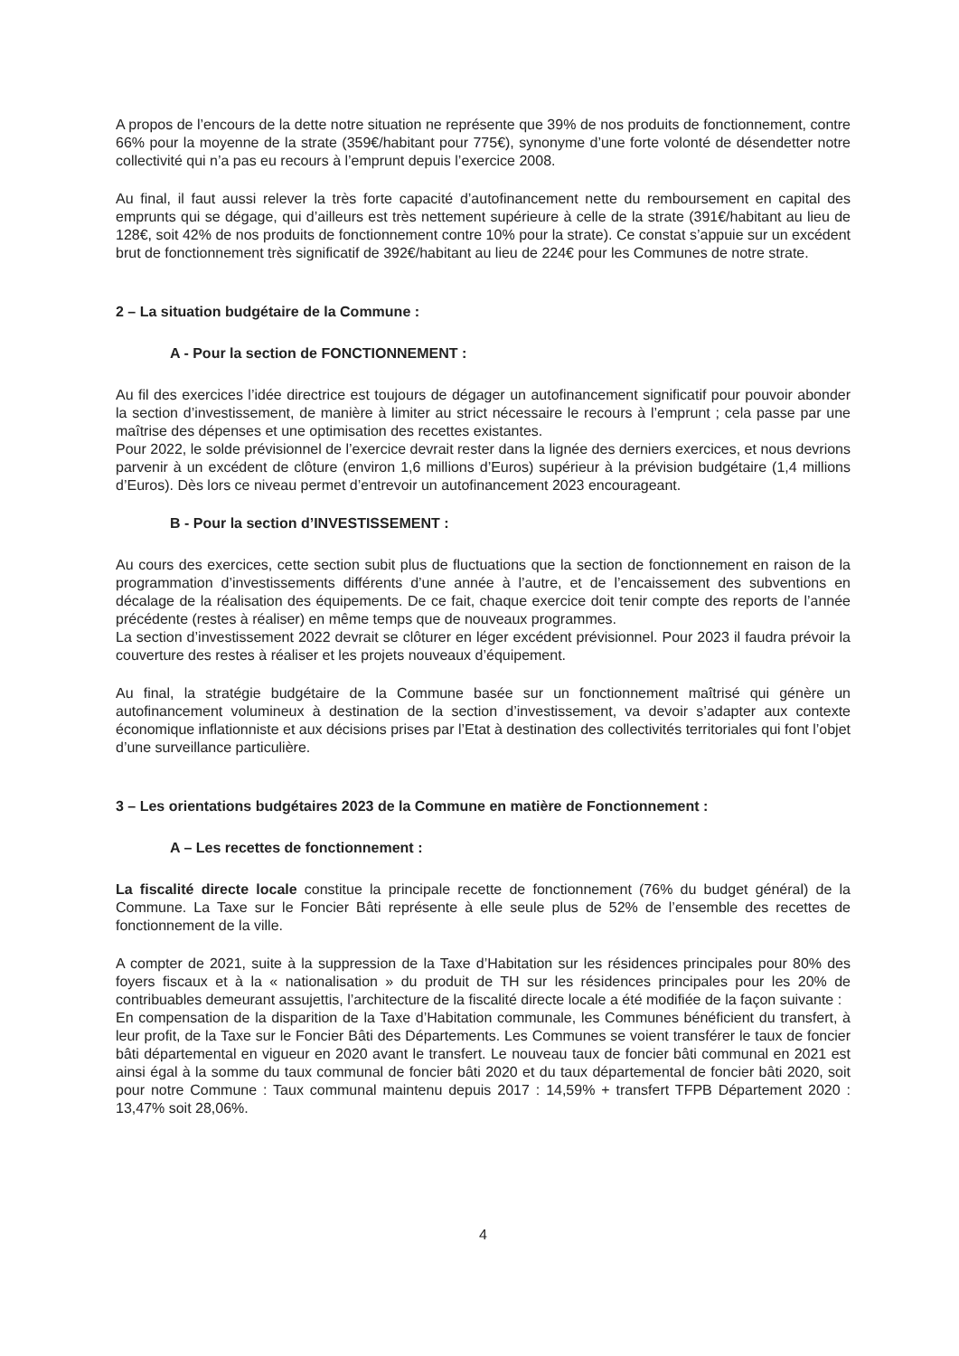A propos de l’encours de la dette notre situation ne représente que 39% de nos produits de fonctionnement, contre 66% pour la moyenne de la strate (359€/habitant pour 775€), synonyme d’une forte volonté de désendetter notre collectivité qui n’a pas eu recours à l’emprunt depuis l’exercice 2008.
Au final, il faut aussi relever la très forte capacité d’autofinancement nette du remboursement en capital des emprunts qui se dégage, qui d’ailleurs est très nettement supérieure à celle de la strate (391€/habitant au lieu de 128€, soit 42% de nos produits de fonctionnement contre 10% pour la strate). Ce constat s’appuie sur un excédent brut de fonctionnement très significatif de 392€/habitant au lieu de 224€ pour les Communes de notre strate.
2 – La situation budgétaire de la Commune :
A - Pour la section de FONCTIONNEMENT :
Au fil des exercices l’idée directrice est toujours de dégager un autofinancement significatif pour pouvoir abonder la section d’investissement, de manière à limiter au strict nécessaire le recours à l’emprunt ; cela passe par une maîtrise des dépenses et une optimisation des recettes existantes.
Pour 2022, le solde prévisionnel de l’exercice devrait rester dans la lignée des derniers exercices, et nous devrions parvenir à un excédent de clôture (environ 1,6 millions d’Euros) supérieur à la prévision budgétaire (1,4 millions d’Euros). Dès lors ce niveau permet d’entrevoir un autofinancement 2023 encourageant.
B - Pour la section d’INVESTISSEMENT :
Au cours des exercices, cette section subit plus de fluctuations que la section de fonctionnement en raison de la programmation d’investissements différents d’une année à l’autre, et de l’encaissement des subventions en décalage de la réalisation des équipements. De ce fait, chaque exercice doit tenir compte des reports de l’année précédente (restes à réaliser) en même temps que de nouveaux programmes.
La section d’investissement 2022 devrait se clôturer en léger excédent prévisionnel. Pour 2023 il faudra prévoir la couverture des restes à réaliser et les projets nouveaux d’équipement.
Au final, la stratégie budgétaire de la Commune basée sur un fonctionnement maîtrisé qui génère un autofinancement volumineux à destination de la section d’investissement, va devoir s’adapter aux contexte économique inflationniste et aux décisions prises par l’Etat à destination des collectivités territoriales qui font l’objet d’une surveillance particulière.
3 – Les orientations budgétaires 2023 de la Commune en matière de Fonctionnement :
A – Les recettes de fonctionnement :
La fiscalité directe locale constitue la principale recette de fonctionnement (76% du budget général) de la Commune. La Taxe sur le Foncier Bâti représente à elle seule plus de 52% de l’ensemble des recettes de fonctionnement de la ville.
A compter de 2021, suite à la suppression de la Taxe d’Habitation sur les résidences principales pour 80% des foyers fiscaux et à la « nationalisation » du produit de TH sur les résidences principales pour les 20% de contribuables demeurant assujettis, l’architecture de la fiscalité directe locale a été modifiée de la façon suivante :
En compensation de la disparition de la Taxe d’Habitation communale, les Communes bénéficient du transfert, à leur profit, de la Taxe sur le Foncier Bâti des Départements. Les Communes se voient transférer le taux de foncier bâti départemental en vigueur en 2020 avant le transfert. Le nouveau taux de foncier bâti communal en 2021 est ainsi égal à la somme du taux communal de foncier bâti 2020 et du taux départemental de foncier bâti 2020, soit pour notre Commune : Taux communal maintenu depuis 2017 : 14,59% + transfert TFPB Département 2020 : 13,47% soit 28,06%.
4